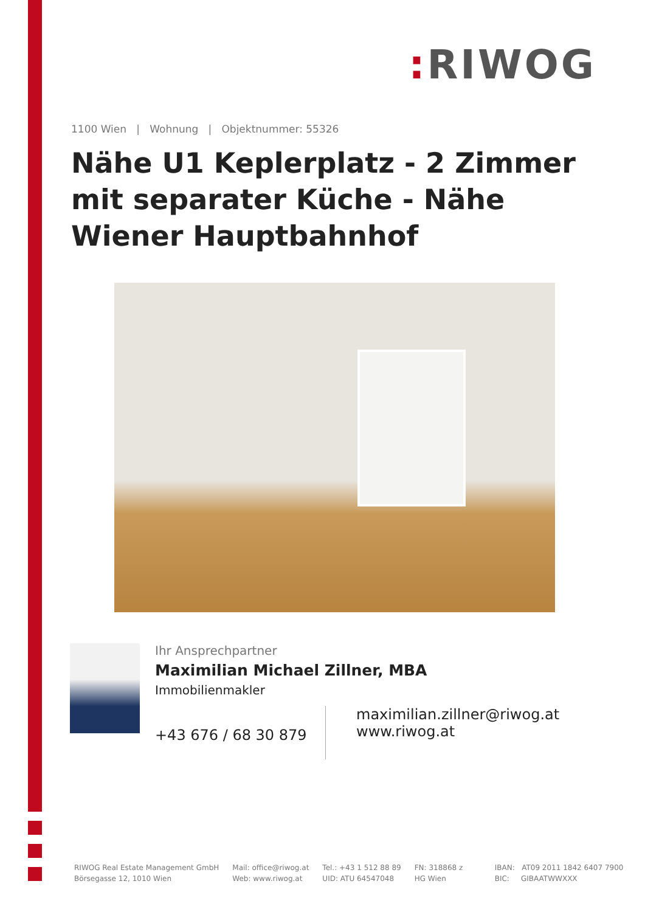: RIWOG
1100 Wien | Wohnung | Objektnummer: 55326
Nähe U1 Keplerplatz - 2 Zimmer mit separater Küche - Nähe Wiener Hauptbahnhof
Ihr Ansprechpartner
Maximilian Michael Zillner, MBA
Immobilienmakler
+43 676 / 68 30 879
maximilian.zillner@riwog.at
www.riwog.at
RIWOG Real Estate Management GmbH
Börsegasse 12, 1010 Wien
Mail: office@riwog.at
Web: www.riwog.at
Tel.: +43 1 512 88 89
UID: ATU 64547048
FN: 318868 z
HG Wien
IBAN: AT09 2011 1842 6407 7900
BIC: GIBAATWWXXX